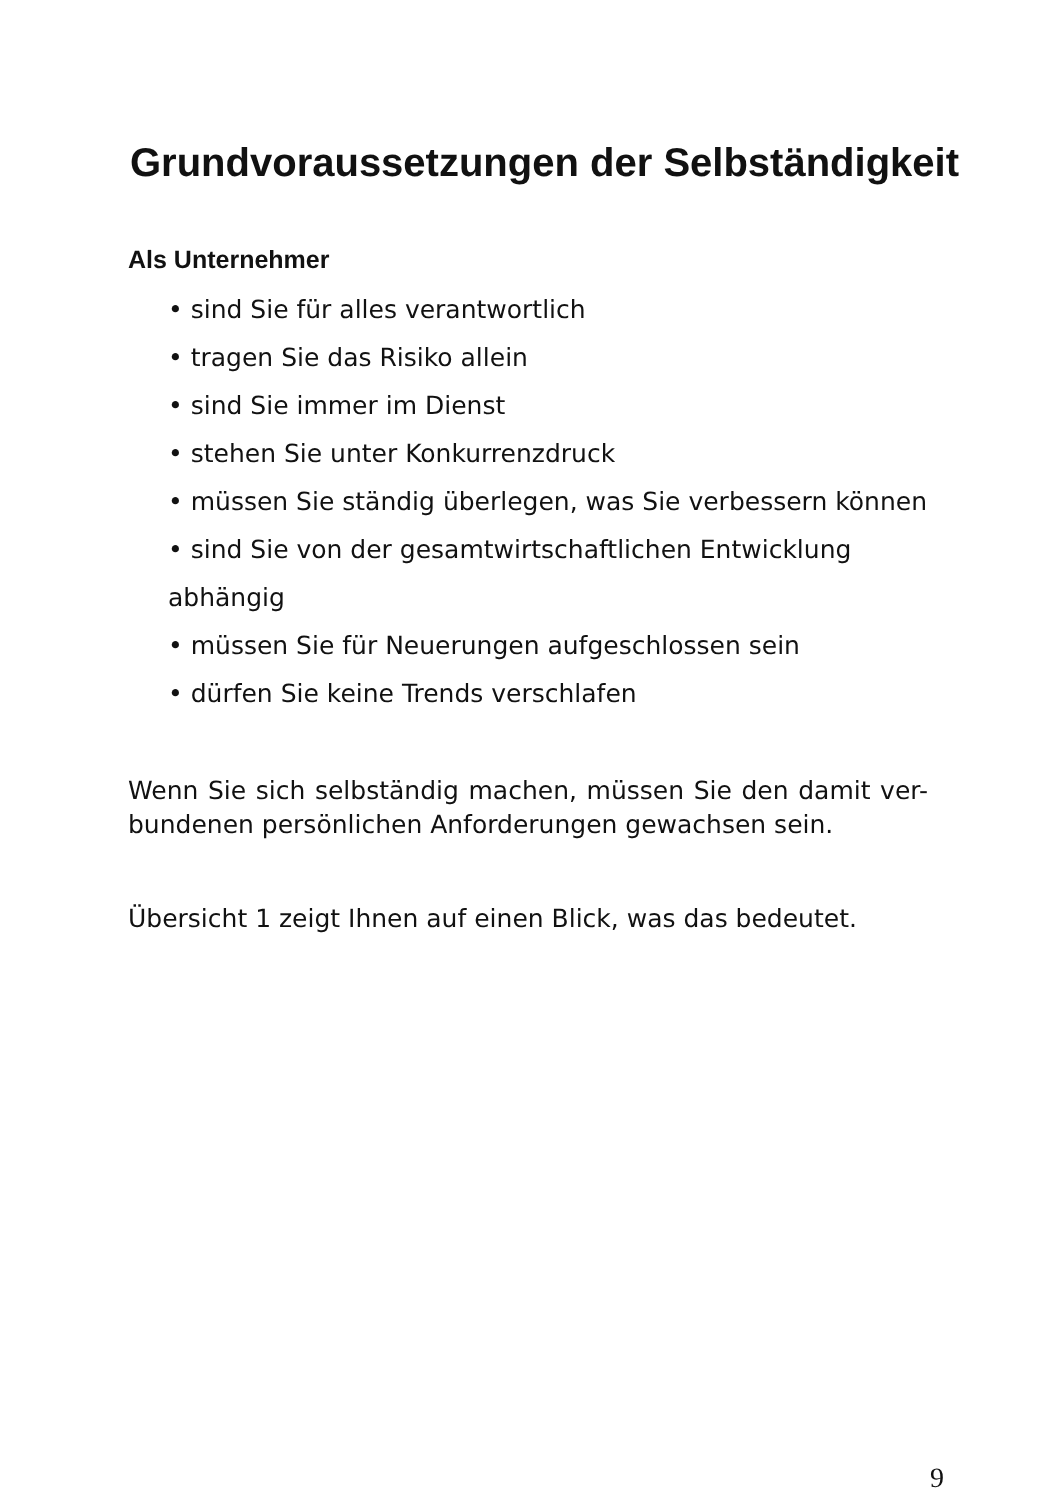Grundvoraussetzungen der Selbständigkeit
Als Unternehmer
• sind Sie für alles verantwortlich
• tragen Sie das Risiko allein
• sind Sie immer im Dienst
• stehen Sie unter Konkurrenzdruck
• müssen Sie ständig überlegen, was Sie verbessern können
• sind Sie von der gesamtwirtschaftlichen Entwicklung abhängig
• müssen Sie für Neuerungen aufgeschlossen sein
• dürfen Sie keine Trends verschlafen
Wenn Sie sich selbständig machen, müssen Sie den damit ver-bundenen persönlichen Anforderungen gewachsen sein.
Übersicht 1 zeigt Ihnen auf einen Blick, was das bedeutet.
9